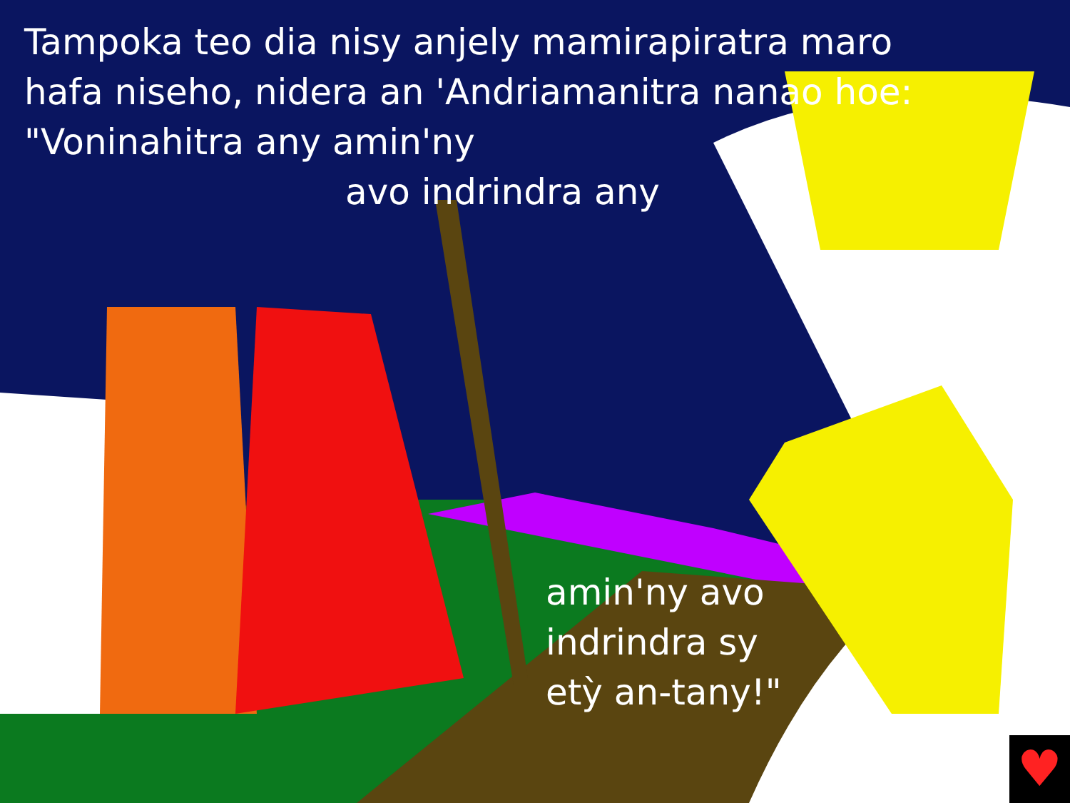Tampoka teo dia nisy anjely mamirapiratra maro hafa niseho, nidera an 'Andriamanitra nanao hoe: "Voninahitra any amin'ny
avo indrindra any
amin'ny avo
indrindra sy
etỳ an-tany!"
♥